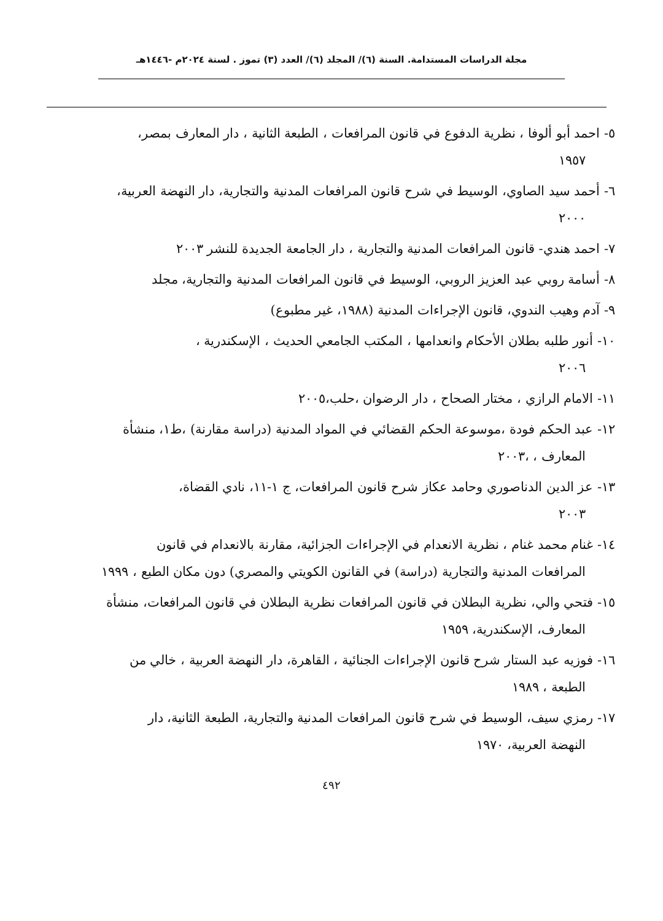مجلة الدراسات المستدامة. السنة (٦)/ المجلد (٦)/ العدد (٣) تموز . لسنة ٢٠٢٤م -١٤٤٦هـ
٥- احمد أبو ألوفا ، نظرية الدفوع في قانون المرافعات ، الطبعة الثانية ، دار المعارف بمصر،
١٩٥٧
٦- أحمد سيد الصاوي، الوسيط في شرح قانون المرافعات المدنية والتجارية، دار النهضة العربية،
٢٠٠٠
٧- احمد هندي- قانون المرافعات المدنية والتجارية ، دار الجامعة الجديدة للنشر ٢٠٠٣
٨- أسامة روبي عبد العزيز الروبي، الوسيط في قانون المرافعات المدنية والتجارية، مجلد
٩- آدم وهيب الندوي، قانون الإجراءات المدنية (١٩٨٨، غير مطبوع)
١٠- أنور طلبه بطلان الأحكام وانعدامها ، المكتب الجامعي الحديث ، الإسكندرية ،
٢٠٠٦
١١- الامام الرازي ، مختار الصحاح ، دار الرضوان ،حلب،٢٠٠٥
١٢- عبد الحكم فودة ،موسوعة الحكم القضائي في المواد المدنية (دراسة مقارنة) ،ط١، منشأة
المعارف ، ،٢٠٠٣
١٣- عز الدين الدناصوري وحامد عكاز شرح قانون المرافعات، ج ١-١١، نادي القضاة،
٢٠٠٣
١٤- غنام محمد غنام ، نظرية الانعدام في الإجراءات الجزائية، مقارنة بالانعدام في قانون
المرافعات المدنية والتجارية (دراسة) في القانون الكويتي والمصري) دون مكان الطبع ، ١٩٩٩
١٥- فتحي والي، نظرية البطلان في قانون المرافعات نظرية البطلان في قانون المرافعات، منشأة
المعارف، الإسكندرية، ١٩٥٩
١٦- فوزيه عبد الستار شرح قانون الإجراءات الجنائية ، القاهرة، دار النهضة العربية ، خالي من
الطبعة ، ١٩٨٩
١٧- رمزي سيف، الوسيط في شرح قانون المرافعات المدنية والتجارية، الطبعة الثانية، دار
النهضة العربية، ١٩٧٠
٤٩٢